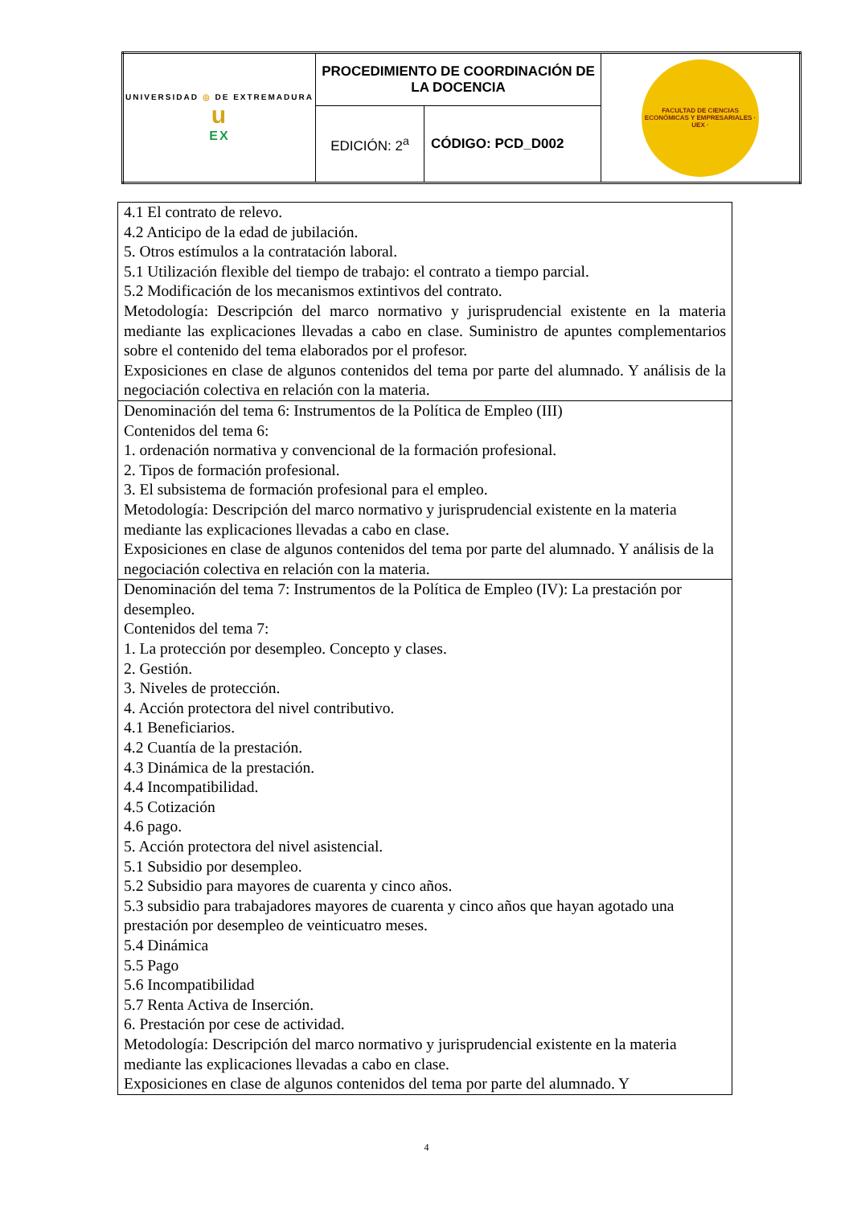| UNIVERSIDAD ◎ DE EXTREMADURA u EX | PROCEDIMIENTO DE COORDINACIÓN DE LA DOCENCIA | | FACULTAD DE CIENCIAS ECONÓMICAS Y EMPRESARIALES · UEX · |
| | EDICIÓN: 2<sup>a</sup> | CÓDIGO: PCD_D002 | |
| 4.1 El contrato de relevo. 4.2 Anticipo de la edad de jubilación. 5. Otros estímulos a la contratación laboral. 5.1 Utilización flexible del tiempo de trabajo: el contrato a tiempo parcial. 5.2 Modificación de los mecanismos extintivos del contrato. Metodología: Descripción del marco normativo y jurisprudencial existente en la materia mediante las explicaciones llevadas a cabo en clase. Suministro de apuntes complementarios sobre el contenido del tema elaborados por el profesor. Exposiciones en clase de algunos contenidos del tema por parte del alumnado. Y análisis de la negociación colectiva en relación con la materia. |
| Denominación del tema 6: Instrumentos de la Política de Empleo (III) Contenidos del tema 6: 1. ordenación normativa y convencional de la formación profesional. 2. Tipos de formación profesional. 3. El subsistema de formación profesional para el empleo. Metodología: Descripción del marco normativo y jurisprudencial existente en la materia mediante las explicaciones llevadas a cabo en clase. Exposiciones en clase de algunos contenidos del tema por parte del alumnado. Y análisis de la negociación colectiva en relación con la materia. |
| Denominación del tema 7: Instrumentos de la Política de Empleo (IV): La prestación por desempleo. Contenidos del tema 7: 1. La protección por desempleo. Concepto y clases. 2. Gestión. 3. Niveles de protección. 4. Acción protectora del nivel contributivo. 4.1 Beneficiarios. 4.2 Cuantía de la prestación. 4.3 Dinámica de la prestación. 4.4 Incompatibilidad. 4.5 Cotización 4.6 pago. 5. Acción protectora del nivel asistencial. 5.1 Subsidio por desempleo. 5.2 Subsidio para mayores de cuarenta y cinco años. 5.3 subsidio para trabajadores mayores de cuarenta y cinco años que hayan agotado una prestación por desempleo de veinticuatro meses. 5.4 Dinámica 5.5 Pago 5.6 Incompatibilidad 5.7 Renta Activa de Inserción. 6. Prestación por cese de actividad. Metodología: Descripción del marco normativo y jurisprudencial existente en la materia mediante las explicaciones llevadas a cabo en clase. Exposiciones en clase de algunos contenidos del tema por parte del alumnado. Y |
4